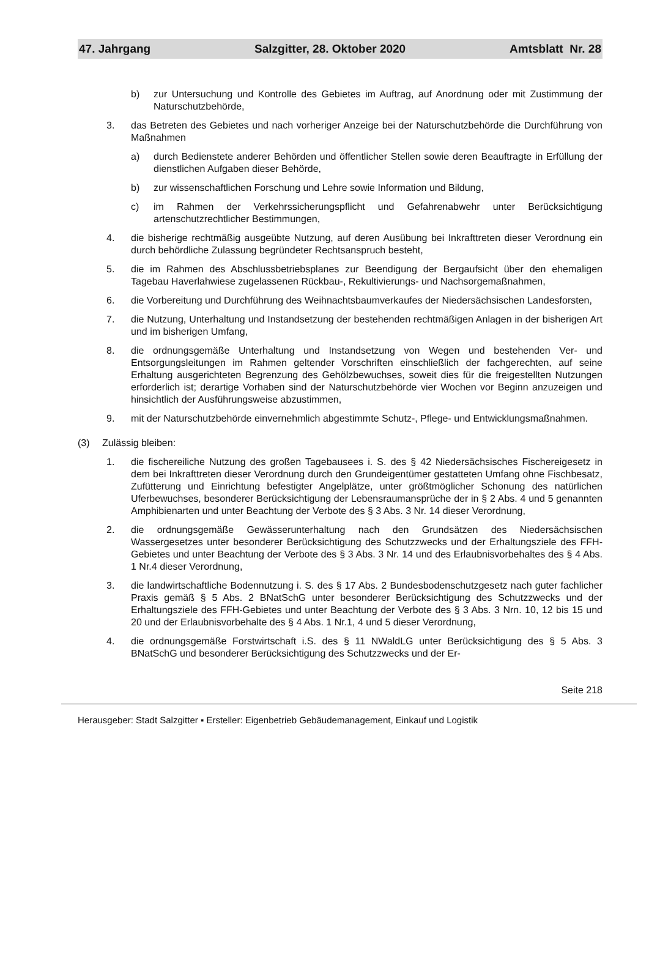47. Jahrgang Salzgitter, 28. Oktober 2020 Amtsblatt Nr. 28
b) zur Untersuchung und Kontrolle des Gebietes im Auftrag, auf Anordnung oder mit Zustimmung der Naturschutzbehörde,
3. das Betreten des Gebietes und nach vorheriger Anzeige bei der Naturschutzbehörde die Durchführung von Maßnahmen
a) durch Bedienstete anderer Behörden und öffentlicher Stellen sowie deren Beauftragte in Erfüllung der dienstlichen Aufgaben dieser Behörde,
b) zur wissenschaftlichen Forschung und Lehre sowie Information und Bildung,
c) im Rahmen der Verkehrssicherungspflicht und Gefahrenabwehr unter Berücksichtigung artenschutzrechtlicher Bestimmungen,
4. die bisherige rechtmäßig ausgeübte Nutzung, auf deren Ausübung bei Inkrafttreten dieser Verordnung ein durch behördliche Zulassung begründeter Rechtsanspruch besteht,
5. die im Rahmen des Abschlussbetriebsplanes zur Beendigung der Bergaufsicht über den ehemaligen Tagebau Haverlahwiese zugelassenen Rückbau-, Rekultivierungs- und Nachsorgemaßnahmen,
6. die Vorbereitung und Durchführung des Weihnachtsbaumverkaufes der Niedersächsischen Landesforsten,
7. die Nutzung, Unterhaltung und Instandsetzung der bestehenden rechtmäßigen Anlagen in der bisherigen Art und im bisherigen Umfang,
8. die ordnungsgemäße Unterhaltung und Instandsetzung von Wegen und bestehenden Ver- und Entsorgungsleitungen im Rahmen geltender Vorschriften einschließlich der fachgerechten, auf seine Erhaltung ausgerichteten Begrenzung des Gehölzbewuchses, soweit dies für die freigestellten Nutzungen erforderlich ist; derartige Vorhaben sind der Naturschutzbehörde vier Wochen vor Beginn anzuzeigen und hinsichtlich der Ausführungsweise abzustimmen,
9. mit der Naturschutzbehörde einvernehmlich abgestimmte Schutz-, Pflege- und Entwicklungsmaßnahmen.
(3) Zulässig bleiben:
1. die fischereiliche Nutzung des großen Tagebausees i. S. des § 42 Niedersächsisches Fischereigesetz in dem bei Inkrafttreten dieser Verordnung durch den Grundeigentümer gestatteten Umfang ohne Fischbesatz, Zufütterung und Einrichtung befestigter Angelplätze, unter größtmöglicher Schonung des natürlichen Uferbewuchses, besonderer Berücksichtigung der Lebensraumansprüche der in § 2 Abs. 4 und 5 genannten Amphibienarten und unter Beachtung der Verbote des § 3 Abs. 3 Nr. 14 dieser Verordnung,
2. die ordnungsgemäße Gewässerunterhaltung nach den Grundsätzen des Niedersächsischen Wassergesetzes unter besonderer Berücksichtigung des Schutzzwecks und der Erhaltungsziele des FFH-Gebietes und unter Beachtung der Verbote des § 3 Abs. 3 Nr. 14 und des Erlaubnisvorbehaltes des § 4 Abs. 1 Nr.4 dieser Verordnung,
3. die landwirtschaftliche Bodennutzung i. S. des § 17 Abs. 2 Bundesbodenschutzgesetz nach guter fachlicher Praxis gemäß § 5 Abs. 2 BNatSchG unter besonderer Berücksichtigung des Schutzzwecks und der Erhaltungsziele des FFH-Gebietes und unter Beachtung der Verbote des § 3 Abs. 3 Nrn. 10, 12 bis 15 und 20 und der Erlaubnisvorbehalte des § 4 Abs. 1 Nr.1, 4 und 5 dieser Verordnung,
4. die ordnungsgemäße Forstwirtschaft i.S. des § 11 NWaldLG unter Berücksichtigung des § 5 Abs. 3 BNatSchG und besonderer Berücksichtigung des Schutzzwecks und der Er-
Seite 218
Herausgeber: Stadt Salzgitter ▪ Ersteller: Eigenbetrieb Gebäudemanagement, Einkauf und Logistik